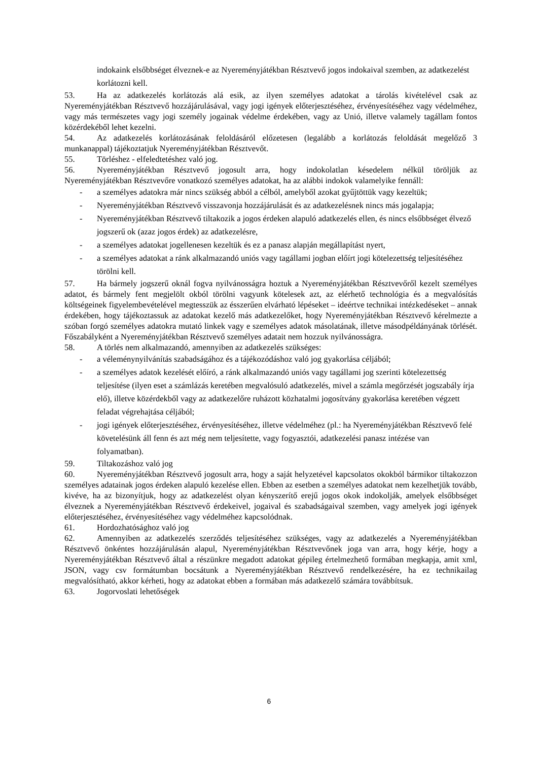indokaink elsőbbséget élveznek-e az Nyereményjátékban Résztvevő jogos indokaival szemben, az adatkezelést korlátozni kell.
53. Ha az adatkezelés korlátozás alá esik, az ilyen személyes adatokat a tárolás kivételével csak az Nyereményjátékban Résztvevő hozzájárulásával, vagy jogi igények előterjesztéséhez, érvényesítéséhez vagy védelméhez, vagy más természetes vagy jogi személy jogainak védelme érdekében, vagy az Unió, illetve valamely tagállam fontos közérdekéből lehet kezelni.
54. Az adatkezelés korlátozásának feloldásáról előzetesen (legalább a korlátozás feloldását megelőző 3 munkanappal) tájékoztatjuk Nyereményjátékban Résztvevőt.
55. Törléshez - elfeledtetéshez való jog.
56. Nyereményjátékban Résztvevő jogosult arra, hogy indokolatlan késedelem nélkül töröljük az Nyereményjátékban Résztvevőre vonatkozó személyes adatokat, ha az alábbi indokok valamelyike fennáll:
- a személyes adatokra már nincs szükség abból a célból, amelyből azokat gyűjtöttük vagy kezeltük;
- Nyereményjátékban Résztvevő visszavonja hozzájárulását és az adatkezelésnek nincs más jogalapja;
- Nyereményjátékban Résztvevő tiltakozik a jogos érdeken alapuló adatkezelés ellen, és nincs elsőbbséget élvező jogszerű ok (azaz jogos érdek) az adatkezelésre,
- a személyes adatokat jogellenesen kezeltük és ez a panasz alapján megállapítást nyert,
- a személyes adatokat a ránk alkalmazandó uniós vagy tagállami jogban előírt jogi kötelezettség teljesítéséhez törölni kell.
57. Ha bármely jogszerű oknál fogva nyilvánosságra hoztuk a Nyereményjátékban Résztvevőről kezelt személyes adatot, és bármely fent megjelölt okból törölni vagyunk kötelesek azt, az elérhető technológia és a megvalósítás költségeinek figyelembevételével megtesszük az ésszerűen elvárható lépéseket – ideértve technikai intézkedéseket – annak érdekében, hogy tájékoztassuk az adatokat kezelő más adatkezelőket, hogy Nyereményjátékban Résztvevő kérelmezte a szóban forgó személyes adatokra mutató linkek vagy e személyes adatok másolatának, illetve másodpéldányának törlését. Főszabályként a Nyereményjátékban Résztvevő személyes adatait nem hozzuk nyilvánosságra.
58. A törlés nem alkalmazandó, amennyiben az adatkezelés szükséges:
- a véleménynyilvánítás szabadságához és a tájékozódáshoz való jog gyakorlása céljából;
- a személyes adatok kezelését előíró, a ránk alkalmazandó uniós vagy tagállami jog szerinti kötelezettség teljesítése (ilyen eset a számlázás keretében megvalósuló adatkezelés, mivel a számla megőrzését jogszabály írja elő), illetve közérdekből vagy az adatkezelőre ruházott közhatalmi jogosítvány gyakorlása keretében végzett feladat végrehajtása céljából;
- jogi igények előterjesztéséhez, érvényesítéséhez, illetve védelméhez (pl.: ha Nyereményjátékban Résztvevő felé követelésünk áll fenn és azt még nem teljesítette, vagy fogyasztói, adatkezelési panasz intézése van folyamatban).
59. Tiltakozáshoz való jog
60. Nyereményjátékban Résztvevő jogosult arra, hogy a saját helyzetével kapcsolatos okokból bármikor tiltakozzon személyes adatainak jogos érdeken alapuló kezelése ellen. Ebben az esetben a személyes adatokat nem kezelhetjük tovább, kivéve, ha az bizonyítjuk, hogy az adatkezelést olyan kényszerítő erejű jogos okok indokolják, amelyek elsőbbséget élveznek a Nyereményjátékban Résztvevő érdekeivel, jogaival és szabadságaival szemben, vagy amelyek jogi igények előterjesztéséhez, érvényesítéséhez vagy védelméhez kapcsolódnak.
61. Hordozhatósághoz való jog
62. Amennyiben az adatkezelés szerződés teljesítéséhez szükséges, vagy az adatkezelés a Nyereményjátékban Résztvevő önkéntes hozzájárulásán alapul, Nyereményjátékban Résztvevőnek joga van arra, hogy kérje, hogy a Nyereményjátékban Résztvevő által a részünkre megadott adatokat gépileg értelmezhető formában megkapja, amit xml, JSON, vagy csv formátumban bocsátunk a Nyereményjátékban Résztvevő rendelkezésére, ha ez technikailag megvalósítható, akkor kérheti, hogy az adatokat ebben a formában más adatkezelő számára továbbítsuk.
63. Jogorvoslati lehetőségek
6